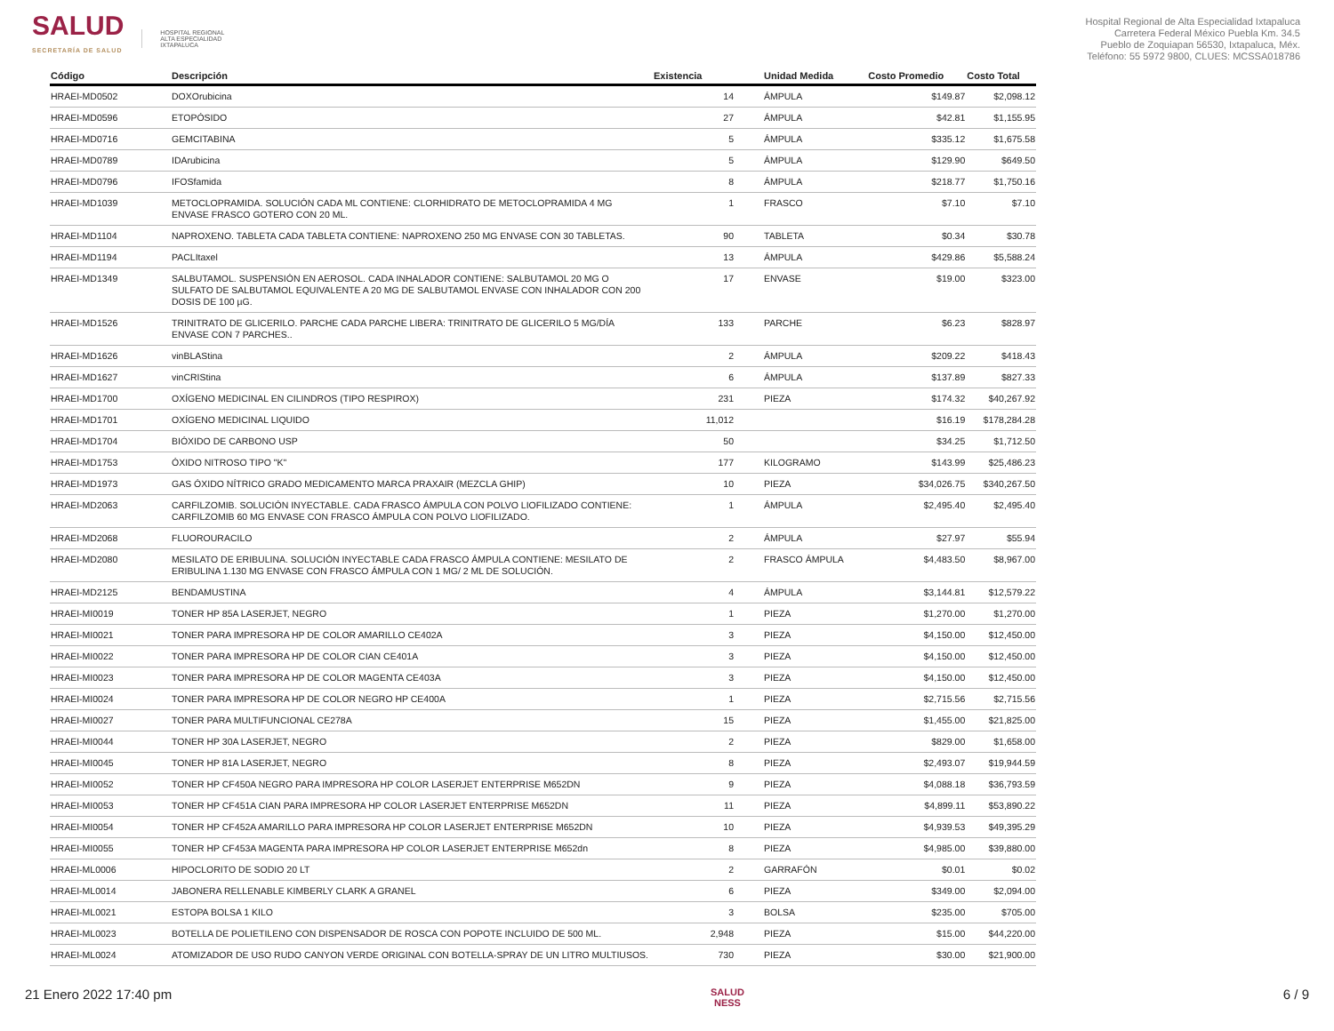SALUD
SECRETARÍA DE SALUD
HOSPITAL REGIONAL
ALTA ESPECIALIDAD
IXTAPALUCA
Hospital Regional de Alta Especialidad Ixtapaluca
Carretera Federal México Puebla Km. 34.5
Pueblo de Zoquiapan 56530, Ixtapaluca, Méx.
Teléfono: 55 5972 9800, CLUES: MCSSA018786
| Código | Descripción | Existencia | | Unidad Medida | Costo Promedio | Costo Total |
| --- | --- | --- | --- | --- | --- | --- |
| HRAEI-MD0502 | DOXOrubicina | 14 | | ÁMPULA | $149.87 | $2,098.12 |
| HRAEI-MD0596 | ETOPÓSIDO | 27 | | ÁMPULA | $42.81 | $1,155.95 |
| HRAEI-MD0716 | GEMCITABINA | 5 | | ÁMPULA | $335.12 | $1,675.58 |
| HRAEI-MD0789 | IDArubicina | 5 | | ÁMPULA | $129.90 | $649.50 |
| HRAEI-MD0796 | IFOSfamida | 8 | | ÁMPULA | $218.77 | $1,750.16 |
| HRAEI-MD1039 | METOCLOPRAMIDA. SOLUCIÓN CADA ML CONTIENE: CLORHIDRATO DE METOCLOPRAMIDA 4 MG ENVASE FRASCO GOTERO CON 20 ML. | 1 | | FRASCO | $7.10 | $7.10 |
| HRAEI-MD1104 | NAPROXENO. TABLETA CADA TABLETA CONTIENE: NAPROXENO 250 MG ENVASE CON 30 TABLETAS. | 90 | | TABLETA | $0.34 | $30.78 |
| HRAEI-MD1194 | PACLItaxel | 13 | | ÁMPULA | $429.86 | $5,588.24 |
| HRAEI-MD1349 | SALBUTAMOL. SUSPENSIÓN EN AEROSOL. CADA INHALADOR CONTIENE: SALBUTAMOL 20 MG O SULFATO DE SALBUTAMOL EQUIVALENTE A 20 MG DE SALBUTAMOL ENVASE CON INHALADOR CON 200 DOSIS DE 100 µG. | 17 | | ENVASE | $19.00 | $323.00 |
| HRAEI-MD1526 | TRINITRATO DE GLICERILO. PARCHE CADA PARCHE LIBERA: TRINITRATO DE GLICERILO 5 MG/DÍA ENVASE CON 7 PARCHES.. | 133 | | PARCHE | $6.23 | $828.97 |
| HRAEI-MD1626 | vinBLAStina | 2 | | ÁMPULA | $209.22 | $418.43 |
| HRAEI-MD1627 | vinCRIStina | 6 | | ÁMPULA | $137.89 | $827.33 |
| HRAEI-MD1700 | OXÍGENO MEDICINAL EN CILINDROS (TIPO RESPIROX) | 231 | | PIEZA | $174.32 | $40,267.92 |
| HRAEI-MD1701 | OXÍGENO MEDICINAL LIQUIDO | 11,012 | | | $16.19 | $178,284.28 |
| HRAEI-MD1704 | BIÓXIDO DE CARBONO USP | 50 | | | $34.25 | $1,712.50 |
| HRAEI-MD1753 | ÓXIDO NITROSO TIPO "K" | 177 | | KILOGRAMO | $143.99 | $25,486.23 |
| HRAEI-MD1973 | GAS ÓXIDO NÍTRICO GRADO MEDICAMENTO MARCA PRAXAIR (MEZCLA GHIP) | 10 | | PIEZA | $34,026.75 | $340,267.50 |
| HRAEI-MD2063 | CARFILZOMIB. SOLUCIÓN INYECTABLE. CADA FRASCO ÁMPULA CON POLVO LIOFILIZADO CONTIENE: CARFILZOMIB 60 MG ENVASE CON FRASCO ÁMPULA CON POLVO LIOFILIZADO. | 1 | | ÁMPULA | $2,495.40 | $2,495.40 |
| HRAEI-MD2068 | FLUOROURACILO | 2 | | ÁMPULA | $27.97 | $55.94 |
| HRAEI-MD2080 | MESILATO DE ERIBULINA. SOLUCIÓN INYECTABLE CADA FRASCO ÁMPULA CONTIENE: MESILATO DE ERIBULINA 1.130 MG ENVASE CON FRASCO ÁMPULA CON 1 MG/ 2 ML DE SOLUCIÓN. | 2 | | FRASCO ÁMPULA | $4,483.50 | $8,967.00 |
| HRAEI-MD2125 | BENDAMUSTINA | 4 | | ÁMPULA | $3,144.81 | $12,579.22 |
| HRAEI-MI0019 | TONER HP 85A LASERJET, NEGRO | 1 | | PIEZA | $1,270.00 | $1,270.00 |
| HRAEI-MI0021 | TONER PARA IMPRESORA HP DE COLOR AMARILLO CE402A | 3 | | PIEZA | $4,150.00 | $12,450.00 |
| HRAEI-MI0022 | TONER PARA IMPRESORA HP DE COLOR CIAN CE401A | 3 | | PIEZA | $4,150.00 | $12,450.00 |
| HRAEI-MI0023 | TONER PARA IMPRESORA HP DE COLOR MAGENTA CE403A | 3 | | PIEZA | $4,150.00 | $12,450.00 |
| HRAEI-MI0024 | TONER PARA IMPRESORA HP DE COLOR NEGRO HP CE400A | 1 | | PIEZA | $2,715.56 | $2,715.56 |
| HRAEI-MI0027 | TONER PARA MULTIFUNCIONAL CE278A | 15 | | PIEZA | $1,455.00 | $21,825.00 |
| HRAEI-MI0044 | TONER HP 30A LASERJET, NEGRO | 2 | | PIEZA | $829.00 | $1,658.00 |
| HRAEI-MI0045 | TONER HP 81A LASERJET, NEGRO | 8 | | PIEZA | $2,493.07 | $19,944.59 |
| HRAEI-MI0052 | TONER HP CF450A NEGRO PARA IMPRESORA HP COLOR LASERJET ENTERPRISE M652DN | 9 | | PIEZA | $4,088.18 | $36,793.59 |
| HRAEI-MI0053 | TONER HP CF451A CIAN PARA IMPRESORA HP COLOR LASERJET ENTERPRISE M652DN | 11 | | PIEZA | $4,899.11 | $53,890.22 |
| HRAEI-MI0054 | TONER HP CF452A AMARILLO PARA IMPRESORA HP COLOR LASERJET ENTERPRISE M652DN | 10 | | PIEZA | $4,939.53 | $49,395.29 |
| HRAEI-MI0055 | TONER HP CF453A MAGENTA PARA IMPRESORA HP COLOR LASERJET ENTERPRISE M652dn | 8 | | PIEZA | $4,985.00 | $39,880.00 |
| HRAEI-ML0006 | HIPOCLORITO DE SODIO 20 LT | 2 | | GARRAFÓN | $0.01 | $0.02 |
| HRAEI-ML0014 | JABONERA RELLENABLE KIMBERLY CLARK A GRANEL | 6 | | PIEZA | $349.00 | $2,094.00 |
| HRAEI-ML0021 | ESTOPA BOLSA 1 KILO | 3 | | BOLSA | $235.00 | $705.00 |
| HRAEI-ML0023 | BOTELLA DE POLIETILENO CON DISPENSADOR DE ROSCA CON POPOTE INCLUIDO DE 500 ML. | 2,948 | | PIEZA | $15.00 | $44,220.00 |
| HRAEI-ML0024 | ATOMIZADOR DE USO RUDO CANYON VERDE ORIGINAL CON BOTELLA-SPRAY DE UN LITRO MULTIUSOS. | 730 | | PIEZA | $30.00 | $21,900.00 |
21 Enero 2022 17:40 pm SALUD
NESS 6 / 9